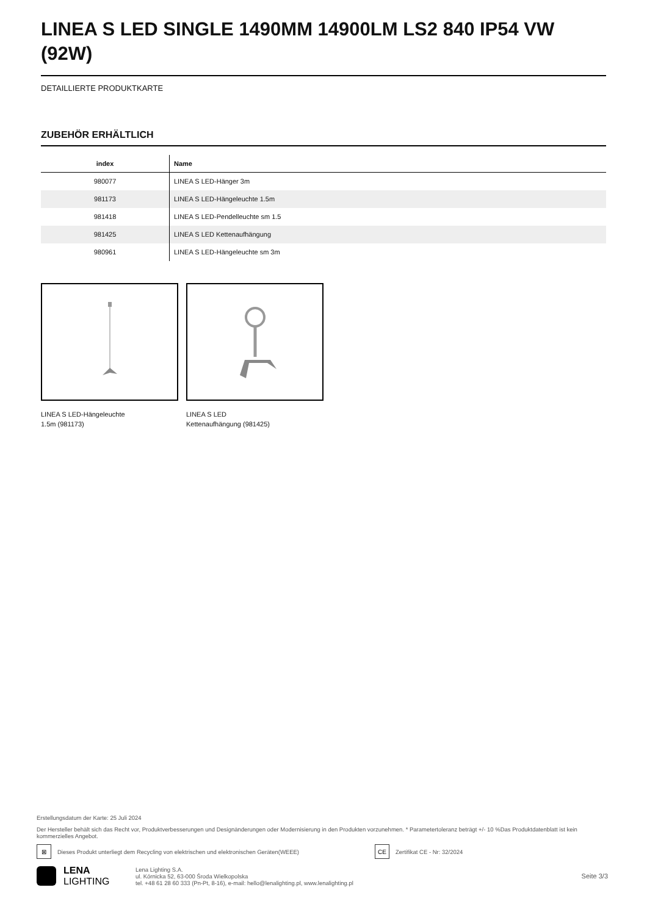LINEA S LED SINGLE 1490MM 14900LM LS2 840 IP54 VW (92W)
DETAILLIERTE PRODUKTKARTE
ZUBEHÖR ERHÄLTLICH
| index | Name |
| --- | --- |
| 980077 | LINEA S LED-Hänger 3m |
| 981173 | LINEA S LED-Hängeleuchte 1.5m |
| 981418 | LINEA S LED-Pendelleuchte sm 1.5 |
| 981425 | LINEA S LED Kettenaufhängung |
| 980961 | LINEA S LED-Hängeleuchte sm 3m |
LINEA S LED-Hängeleuchte
1.5m (981173)
LINEA S LED
Kettenaufhängung (981425)
Erstellungsdatum der Karte: 25 Juli 2024
Der Hersteller behält sich das Recht vor, Produktverbesserungen und Designänderungen oder Modernisierung in den Produkten vorzunehmen. * Parametertoleranz beträgt +/- 10 %Das Produktdatenblatt ist kein kommerzielles Angebot.
⊠ Dieses Produkt unterliegt dem Recycling von elektrischen und elektronischen Geräten(WEEE) CE Zertifikat CE - Nr: 32/2024
LENA
LIGHTING
Lena Lighting S.A.
ul. Kórnicka 52, 63-000 Środa Wielkopolska
tel. +48 61 28 60 333 (Pn-Pt, 8-16), e-mail: hello@lenalighting.pl, www.lenalighting.pl
Seite 3/3